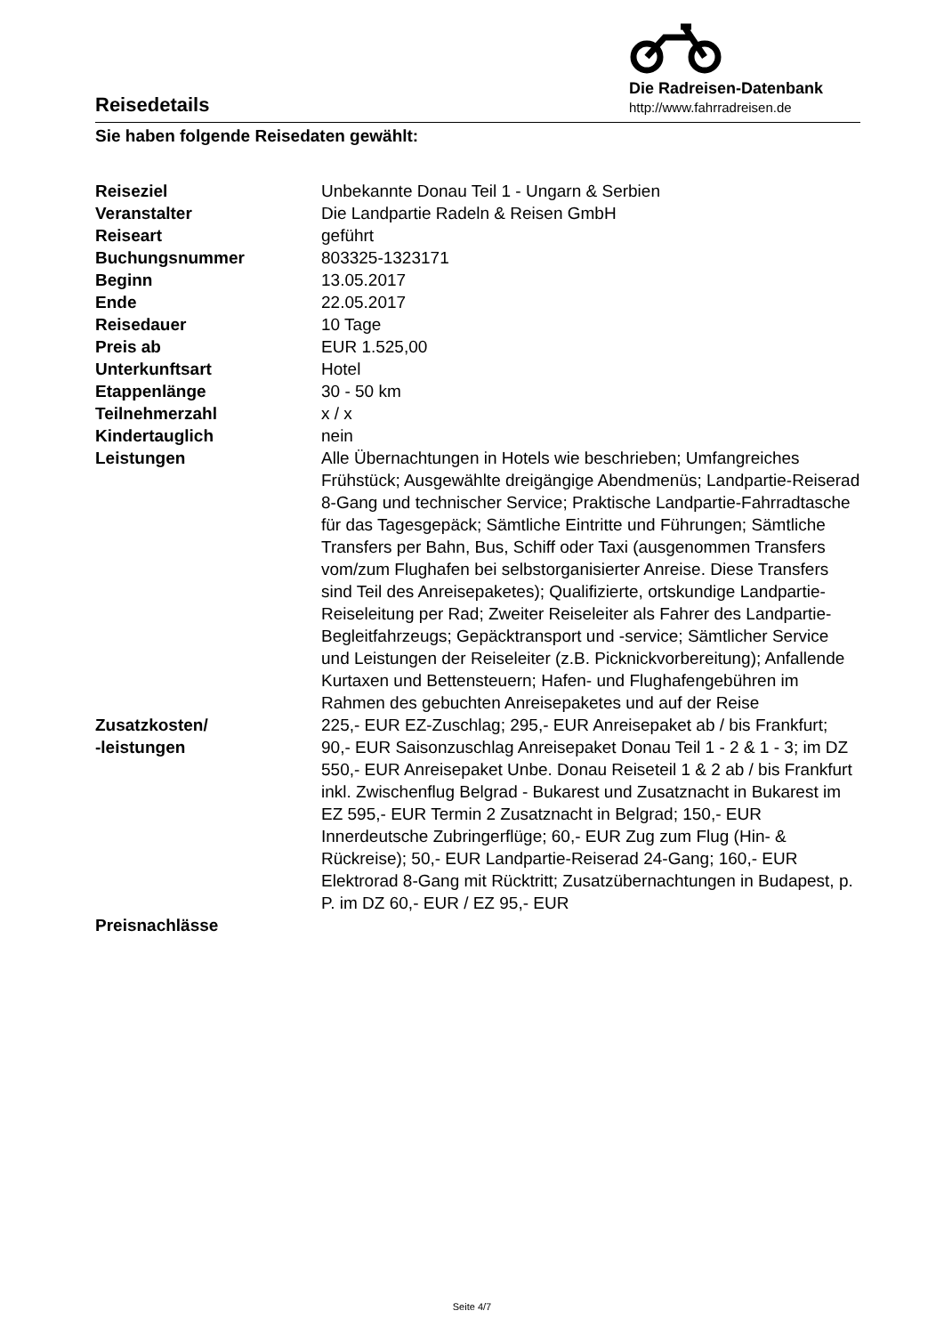Reisedetails
Die Radreisen-Datenbank
http://www.fahrradreisen.de
Sie haben folgende Reisedaten gewählt:
| Reiseziel | Unbekannte Donau Teil 1 - Ungarn & Serbien |
| Veranstalter | Die Landpartie Radeln & Reisen GmbH |
| Reiseart | geführt |
| Buchungsnummer | 803325-1323171 |
| Beginn | 13.05.2017 |
| Ende | 22.05.2017 |
| Reisedauer | 10 Tage |
| Preis ab | EUR 1.525,00 |
| Unterkunftsart | Hotel |
| Etappenlänge | 30 - 50 km |
| Teilnehmerzahl | x / x |
| Kindertauglich | nein |
| Leistungen | Alle Übernachtungen in Hotels wie beschrieben; Umfangreiches Frühstück; Ausgewählte dreigängige Abendmenüs; Landpartie-Reiserad 8-Gang und technischer Service; Praktische Landpartie-Fahrradtasche für das Tagesgepäck; Sämtliche Eintritte und Führungen; Sämtliche Transfers per Bahn, Bus, Schiff oder Taxi (ausgenommen Transfers vom/zum Flughafen bei selbstorganisierter Anreise. Diese Transfers sind Teil des Anreisepaketes); Qualifizierte, ortskundige Landpartie-Reiseleitung per Rad; Zweiter Reiseleiter als Fahrer des Landpartie-Begleitfahrzeugs; Gepäcktransport und -service; Sämtlicher Service und Leistungen der Reiseleiter (z.B. Picknickvorbereitung); Anfallende Kurtaxen und Bettensteuern; Hafen- und Flughafengebühren im Rahmen des gebuchten Anreisepaketes und auf der Reise |
| Zusatzkosten/ -leistungen | 225,- EUR EZ-Zuschlag; 295,- EUR Anreisepaket ab / bis Frankfurt; 90,- EUR Saisonzuschlag Anreisepaket Donau Teil 1 - 2 & 1 - 3; im DZ 550,- EUR Anreisepaket Unbe. Donau Reiseteil 1 & 2 ab / bis Frankfurt inkl. Zwischenflug Belgrad - Bukarest und Zusatznacht in Bukarest im EZ 595,- EUR Termin 2 Zusatznacht in Belgrad; 150,- EUR Innerdeutsche Zubringerflüge; 60,- EUR Zug zum Flug (Hin- & Rückreise); 50,- EUR Landpartie-Reiserad 24-Gang; 160,- EUR Elektrorad 8-Gang mit Rücktritt; Zusatzübernachtungen in Budapest, p. P. im DZ 60,- EUR / EZ 95,- EUR |
| Preisnachlässe | |
Seite 4/7